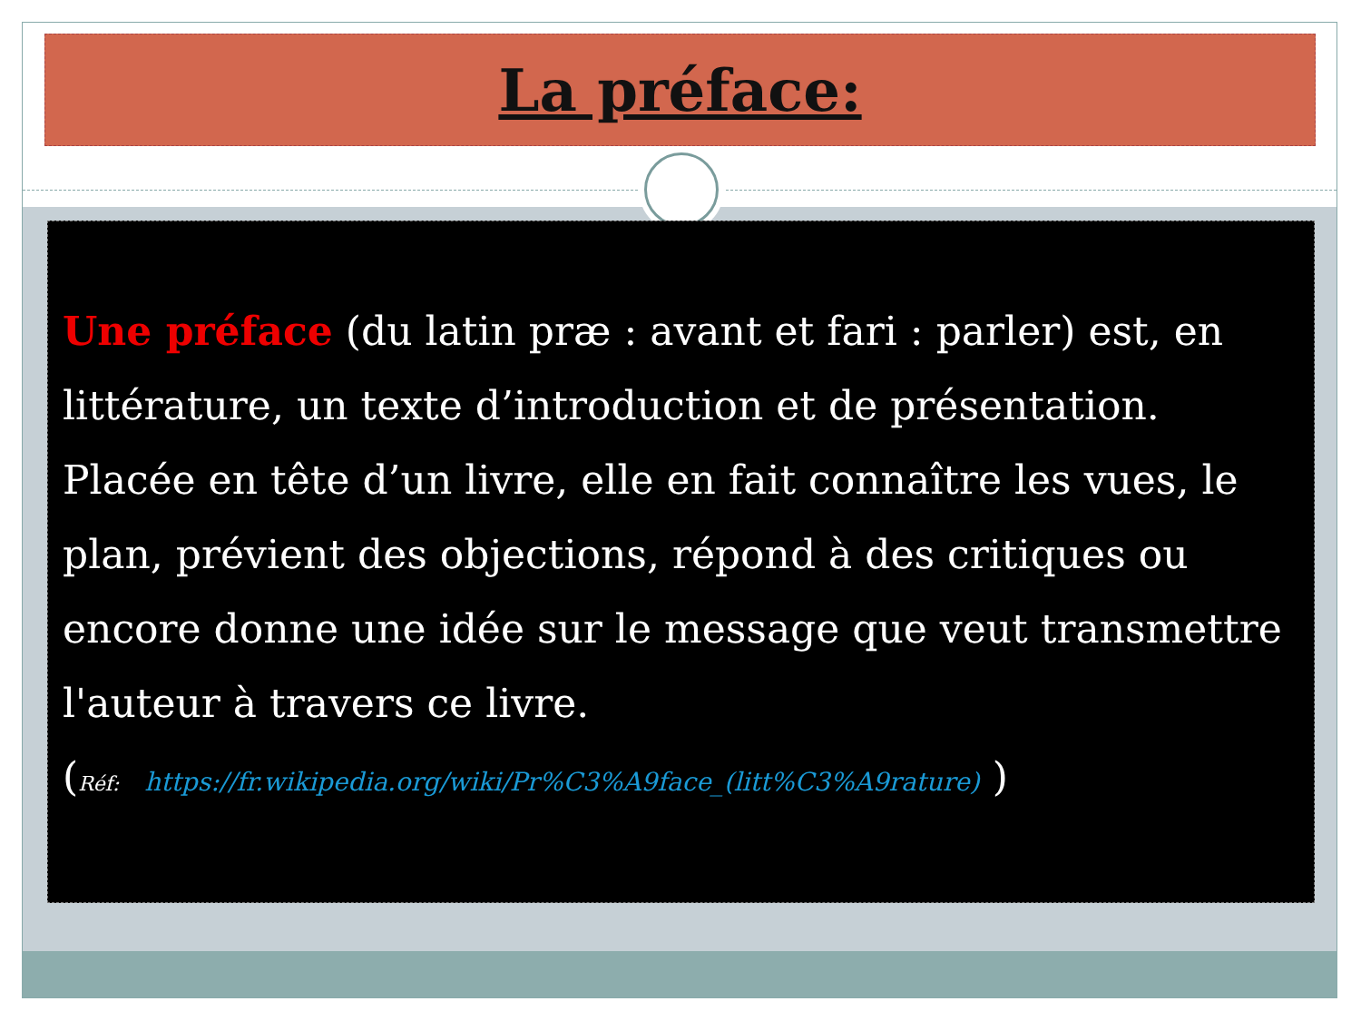La préface:
Une préface (du latin præ : avant et fari : parler) est, en littérature, un texte d’introduction et de présentation. Placée en tête d’un livre, elle en fait connaître les vues, le plan, prévient des objections, répond à des critiques ou encore donne une idée sur le message que veut transmettre l'auteur à travers ce livre.
(Réf: https://fr.wikipedia.org/wiki/Pr%C3%A9face_(litt%C3%A9rature) )